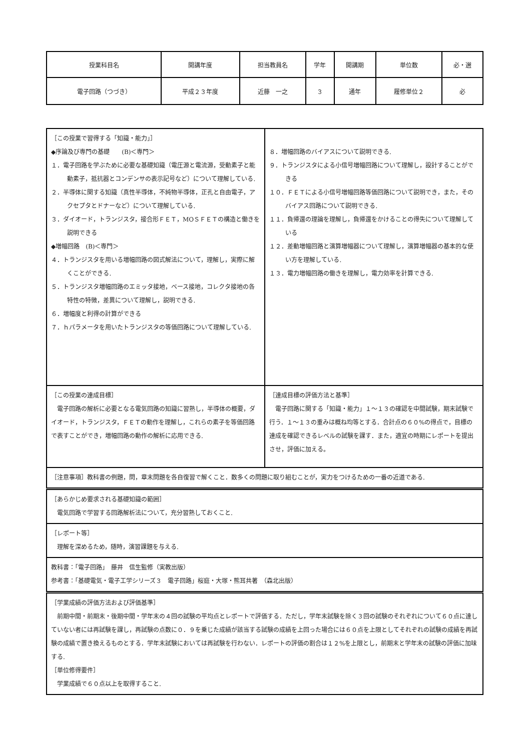| 授業科目名 | 開講年度 | 担当教員名 | 学年 | 開講期 | 単位数 | 必・選 |
| --- | --- | --- | --- | --- | --- | --- |
| 電子回路（つづき） | 平成２３年度 | 近藤 一之 | ３ | 通年 | 履修単位２ | 必 |
| ［この授業で習得する「知識・能力」］ ◆序論及び専門の基礎 (B)＜専門＞ １．電子回路を学ぶために必要な基礎知識（電圧源と電流源，受動素子と能動素子，抵抗器とコンデンサの表示記号など）について理解している. ２．半導体に関する知識（真性半導体，不純物半導体，正孔と自由電子，アクセプタとドナーなど）について理解している. ３．ダイオード，トランジスタ，接合形ＦＥＴ，MOＳＦＥＴの構造と働きを説明できる ◆増幅回路 (B)＜専門＞ ４．トランジスタを用いる増幅回路の図式解法について，理解し，実際に解くことができる. ５．トランジスタ増幅回路のエミッタ接地，ベース接地，コレクタ接地の各特性の特徴，差異について理解し，説明できる. ６．増幅度と利得の計算ができる ７．ｈパラメータを用いたトランジスタの等価回路について理解している. | ８．増幅回路のバイアスについて説明できる. ９．トランジスタによる小信号増幅回路について理解し，設計することができる １０．ＦＥＴによる小信号増幅回路等価回路について説明でき，また，そのバイアス回路について説明できる. １１．負帰還の理論を理解し，負帰還をかけることの得失について理解している １２．差動増幅回路と演算増幅器について理解し，演算増幅器の基本的な使い方を理解している. １３．電力増幅回路の働きを理解し，電力効率を計算できる. |
| ［この授業の達成目標］ 電子回路の解析に必要となる電気回路の知識に習熟し，半導体の概要，ダイオード，トランジスタ，ＦＥＴの動作を理解し，これらの素子を等価回路で表すことができ，増幅回路の動作の解析に応用できる. | ［達成目標の評価方法と基準］ 電子回路に関する「知識・能力」１～１３の確認を中間試験，期末試験で行う．１～１３の重みは概ね均等とする．合計点の６０%の得点で，目標の達成を確認できるレベルの試験を課す．また，適宜の時期にレポートを提出させ，評価に加える。 |
| ［注意事項］教科書の例題，問，章末問題を各自復習で解くこと．数多くの問題に取り組むことが，実力をつけるための一番の近道である. | |
| ［あらかじめ要求される基礎知識の範囲］ 電気回路で学習する回路解析法について，充分習熟しておくこと. | |
| ［レポート等］ 理解を深めるため，随時，演習課題を与える. | |
| 教科書：「電子回路」 藤井 信生監修（実教出版） 参考書：「基礎電気・電子工学シリーズ３ 電子回路」桜庭・大塚・熊耳共著 （森北出版） | |
| ［学業成績の評価方法および評価基準］ 前期中間・前期末・後期中間・学年末の４回の試験の平均点とレポートで評価する．ただし，学年末試験を除く３回の試験のそれぞれについて６０点に達していない者には再試験を課し，再試験の点数に０．９を乗じた成績が該当する試験の成績を上回った場合には６０点を上限としてそれぞれの試験の成績を再試験の成績で置き換えるものとする．学年末試験においては再試験を行わない．レポートの評価の割合は１２%を上限とし，前期末と学年末の試験の評価に加味する. ［単位修得要件］ 学業成績で６０点以上を取得すること. | |